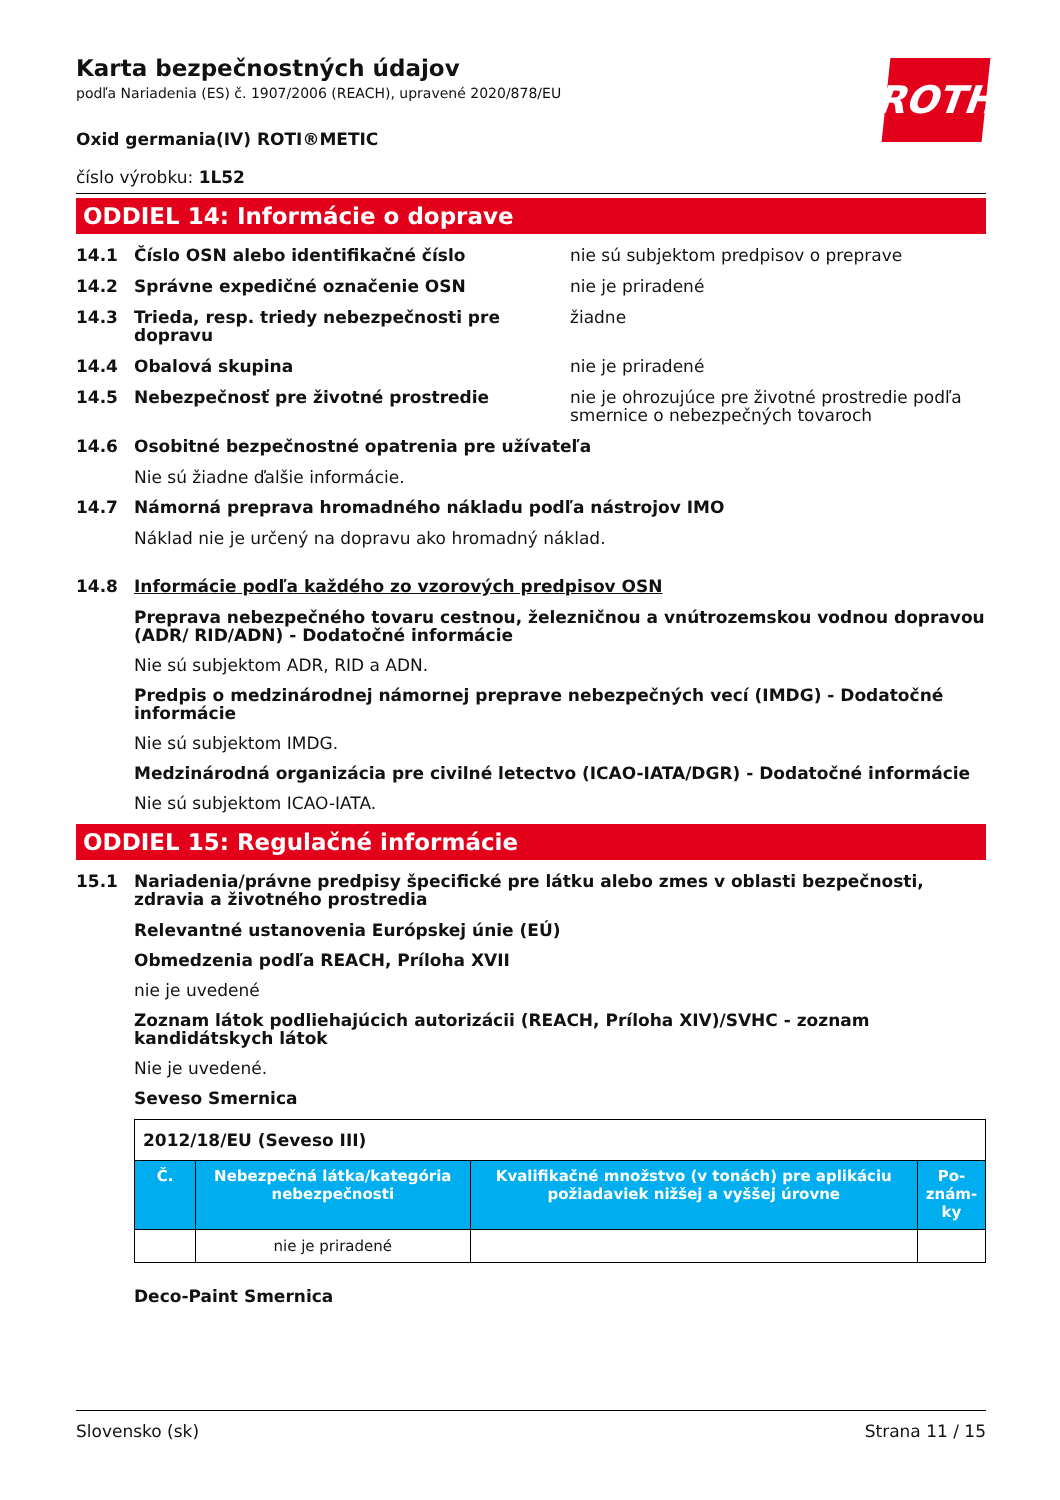ROTH
Karta bezpečnostných údajov
podľa Nariadenia (ES) č. 1907/2006 (REACH), upravené 2020/878/EU
Oxid germania(IV) ROTI®METIC
číslo výrobku: 1L52
ODDIEL 14: Informácie o doprave
14.1 Číslo OSN alebo identifikačné číslo nie sú subjektom predpisov o preprave
14.2 Správne expedičné označenie OSN nie je priradené
14.3 Trieda, resp. triedy nebezpečnosti pre dopravu
žiadne
14.4 Obalová skupina nie je priradené
14.5 Nebezpečnosť pre životné prostredie nie je ohrozujúce pre životné prostredie podľa smernice o nebezpečných tovaroch
14.6 Osobitné bezpečnostné opatrenia pre užívateľa
Nie sú žiadne ďalšie informácie.
14.7 Námorná preprava hromadného nákladu podľa nástrojov IMO
Náklad nie je určený na dopravu ako hromadný náklad.
14.8 Informácie podľa každého zo vzorových predpisov OSN
Preprava nebezpečného tovaru cestnou, železničnou a vnútrozemskou vodnou dopravou (ADR/ RID/ADN) - Dodatočné informácie
Nie sú subjektom ADR, RID a ADN.
Predpis o medzinárodnej námornej preprave nebezpečných vecí (IMDG) - Dodatočné informácie
Nie sú subjektom IMDG.
Medzinárodná organizácia pre civilné letectvo (ICAO-IATA/DGR) - Dodatočné informácie
Nie sú subjektom ICAO-IATA.
ODDIEL 15: Regulačné informácie
15.1 Nariadenia/právne predpisy špecifické pre látku alebo zmes v oblasti bezpečnosti, zdravia a životného prostredia
Relevantné ustanovenia Európskej únie (EÚ)
Obmedzenia podľa REACH, Príloha XVII
nie je uvedené
Zoznam látok podliehajúcich autorizácii (REACH, Príloha XIV)/SVHC - zoznam kandidátskych látok
Nie je uvedené.
Seveso Smernica
| 2012/18/EU (Seveso III) | | | |
| Č. | Nebezpečná látka/kategória nebezpečnosti | Kvalifikačné množstvo (v tonách) pre aplikáciu požiadaviek nižšej a vyššej úrovne | Po-znám-ky |
| | nie je priradené | | |
Deco-Paint Smernica
Slovensko (sk) Strana 11 / 15